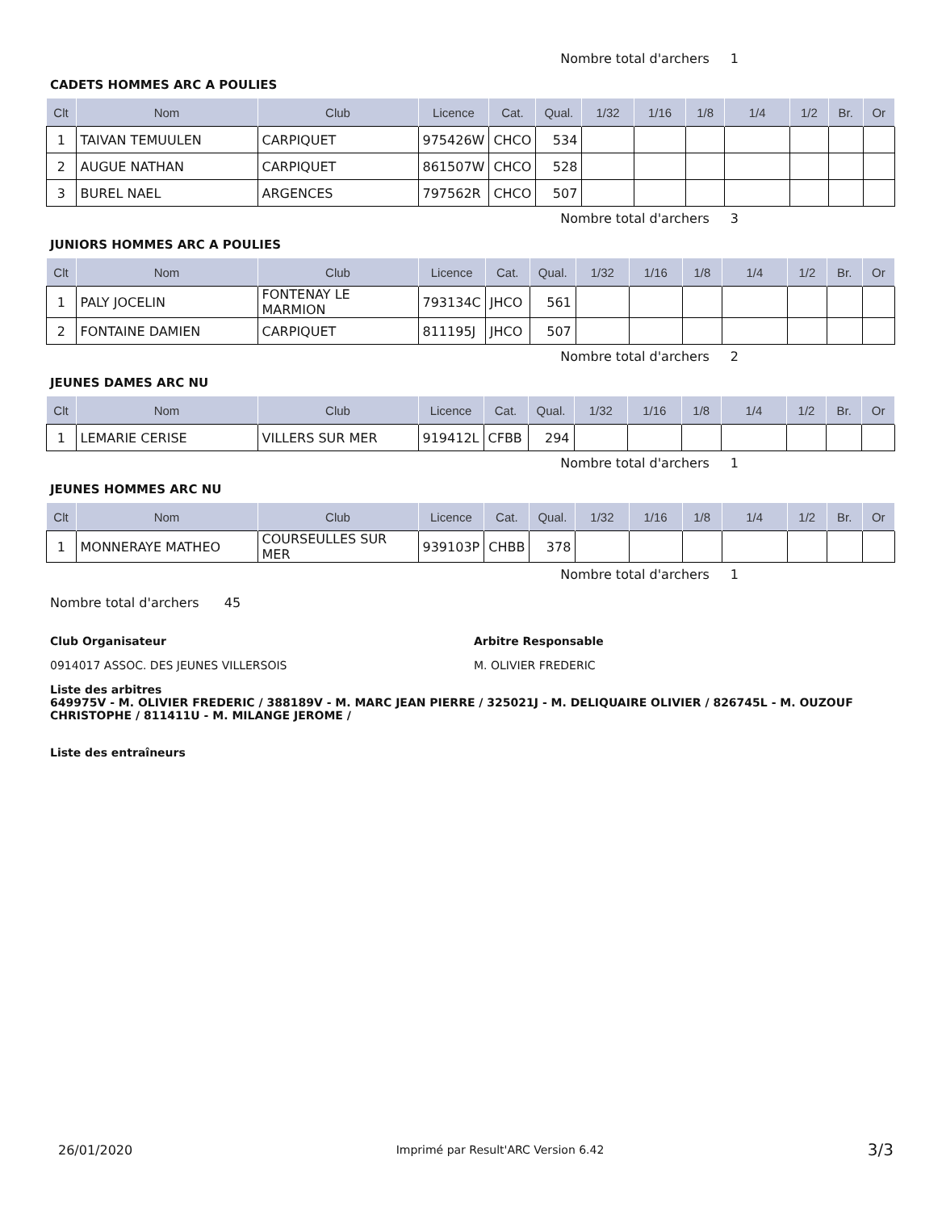Nombre total d'archers 1
CADETS HOMMES ARC A POULIES
| Clt | Nom | Club | Licence | Cat. | Qual. | 1/32 | 1/16 | 1/8 | 1/4 | 1/2 | Br. | Or |
| --- | --- | --- | --- | --- | --- | --- | --- | --- | --- | --- | --- | --- |
| 1 | TAIVAN TEMUULEN | CARPIQUET | 975426W | CHCO | 534 | | | | | | | |
| 2 | AUGUE NATHAN | CARPIQUET | 861507W | CHCO | 528 | | | | | | | |
| 3 | BUREL NAEL | ARGENCES | 797562R | CHCO | 507 | | | | | | | |
Nombre total d'archers 3
JUNIORS HOMMES ARC A POULIES
| Clt | Nom | Club | Licence | Cat. | Qual. | 1/32 | 1/16 | 1/8 | 1/4 | 1/2 | Br. | Or |
| --- | --- | --- | --- | --- | --- | --- | --- | --- | --- | --- | --- | --- |
| 1 | PALY JOCELIN | FONTENAY LE MARMION | 793134C | JHCO | 561 | | | | | | | |
| 2 | FONTAINE DAMIEN | CARPIQUET | 811195J | JHCO | 507 | | | | | | | |
Nombre total d'archers 2
JEUNES DAMES ARC NU
| Clt | Nom | Club | Licence | Cat. | Qual. | 1/32 | 1/16 | 1/8 | 1/4 | 1/2 | Br. | Or |
| --- | --- | --- | --- | --- | --- | --- | --- | --- | --- | --- | --- | --- |
| 1 | LEMARIE CERISE | VILLERS SUR MER | 919412L | CFBB | 294 | | | | | | | |
Nombre total d'archers 1
JEUNES HOMMES ARC NU
| Clt | Nom | Club | Licence | Cat. | Qual. | 1/32 | 1/16 | 1/8 | 1/4 | 1/2 | Br. | Or |
| --- | --- | --- | --- | --- | --- | --- | --- | --- | --- | --- | --- | --- |
| 1 | MONNERAYE MATHEO | COURSEULLES SUR MER | 939103P | CHBB | 378 | | | | | | | |
Nombre total d'archers 1
Nombre total d'archers 45
Club Organisateur
0914017 ASSOC. DES JEUNES VILLERSOIS
Arbitre Responsable
M. OLIVIER FREDERIC
Liste des arbitres
649975V - M. OLIVIER FREDERIC / 388189V - M. MARC JEAN PIERRE / 325021J - M. DELIQUAIRE OLIVIER / 826745L - M. OUZOUF CHRISTOPHE / 811411U - M. MILANGE JEROME /
Liste des entraîneurs
26/01/2020 Imprimé par Result'ARC Version 6.42 3/3